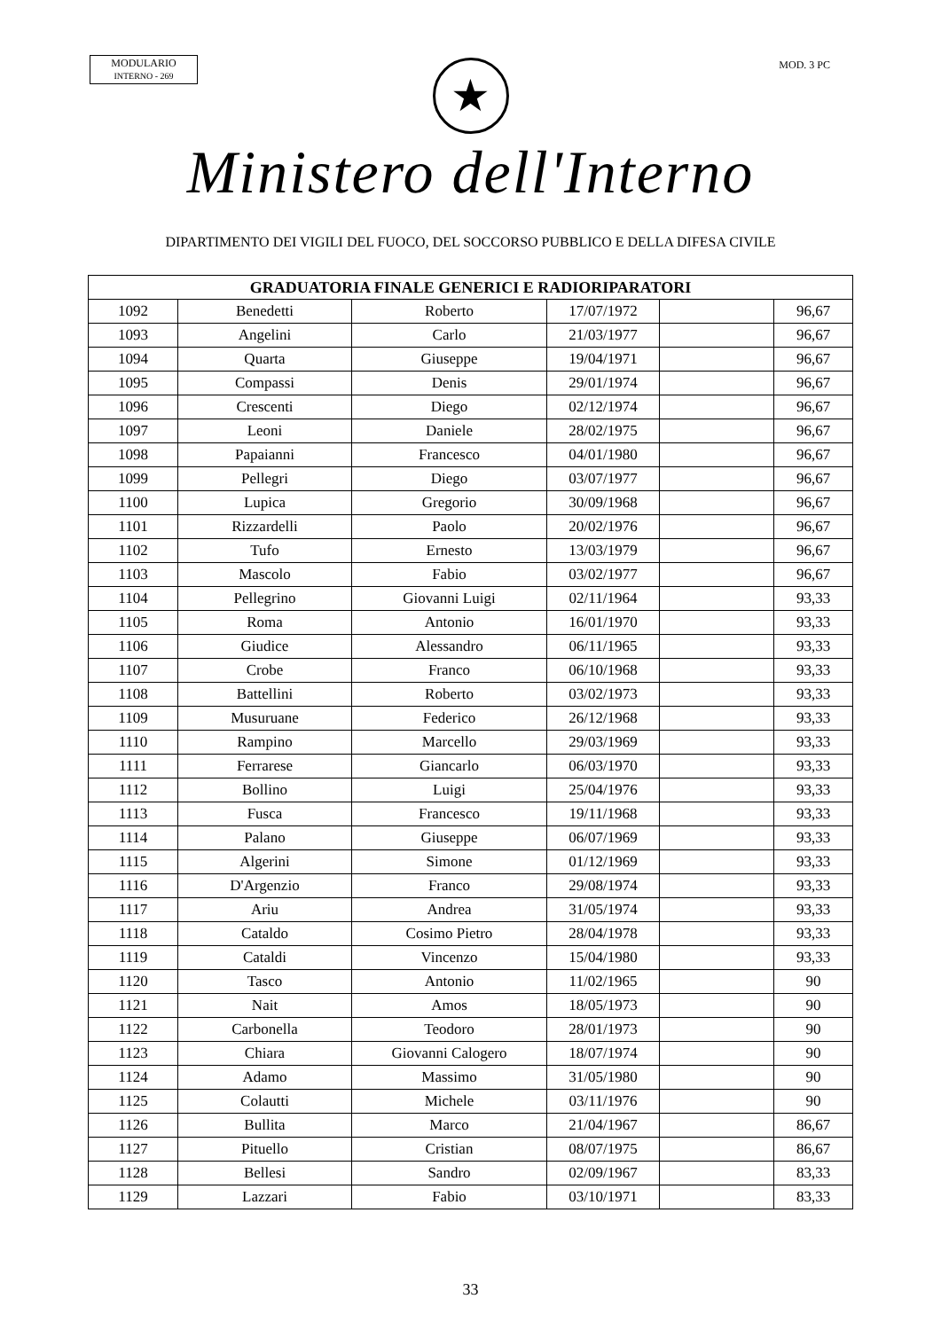MODULARIO
INTERNO - 269
MOD. 3 PC
★
Ministero dell'Interno
DIPARTIMENTO DEI VIGILI DEL FUOCO, DEL SOCCORSO PUBBLICO E DELLA DIFESA CIVILE
| GRADUATORIA FINALE GENERICI E RADIORIPARATORI | | | | | |
| --- | --- | --- | --- | --- | --- |
| 1092 | Benedetti | Roberto | 17/07/1972 | | 96,67 |
| 1093 | Angelini | Carlo | 21/03/1977 | | 96,67 |
| 1094 | Quarta | Giuseppe | 19/04/1971 | | 96,67 |
| 1095 | Compassi | Denis | 29/01/1974 | | 96,67 |
| 1096 | Crescenti | Diego | 02/12/1974 | | 96,67 |
| 1097 | Leoni | Daniele | 28/02/1975 | | 96,67 |
| 1098 | Papaianni | Francesco | 04/01/1980 | | 96,67 |
| 1099 | Pellegri | Diego | 03/07/1977 | | 96,67 |
| 1100 | Lupica | Gregorio | 30/09/1968 | | 96,67 |
| 1101 | Rizzardelli | Paolo | 20/02/1976 | | 96,67 |
| 1102 | Tufo | Ernesto | 13/03/1979 | | 96,67 |
| 1103 | Mascolo | Fabio | 03/02/1977 | | 96,67 |
| 1104 | Pellegrino | Giovanni Luigi | 02/11/1964 | | 93,33 |
| 1105 | Roma | Antonio | 16/01/1970 | | 93,33 |
| 1106 | Giudice | Alessandro | 06/11/1965 | | 93,33 |
| 1107 | Crobe | Franco | 06/10/1968 | | 93,33 |
| 1108 | Battellini | Roberto | 03/02/1973 | | 93,33 |
| 1109 | Musuruane | Federico | 26/12/1968 | | 93,33 |
| 1110 | Rampino | Marcello | 29/03/1969 | | 93,33 |
| 1111 | Ferrarese | Giancarlo | 06/03/1970 | | 93,33 |
| 1112 | Bollino | Luigi | 25/04/1976 | | 93,33 |
| 1113 | Fusca | Francesco | 19/11/1968 | | 93,33 |
| 1114 | Palano | Giuseppe | 06/07/1969 | | 93,33 |
| 1115 | Algerini | Simone | 01/12/1969 | | 93,33 |
| 1116 | D'Argenzio | Franco | 29/08/1974 | | 93,33 |
| 1117 | Ariu | Andrea | 31/05/1974 | | 93,33 |
| 1118 | Cataldo | Cosimo Pietro | 28/04/1978 | | 93,33 |
| 1119 | Cataldi | Vincenzo | 15/04/1980 | | 93,33 |
| 1120 | Tasco | Antonio | 11/02/1965 | | 90 |
| 1121 | Nait | Amos | 18/05/1973 | | 90 |
| 1122 | Carbonella | Teodoro | 28/01/1973 | | 90 |
| 1123 | Chiara | Giovanni Calogero | 18/07/1974 | | 90 |
| 1124 | Adamo | Massimo | 31/05/1980 | | 90 |
| 1125 | Colautti | Michele | 03/11/1976 | | 90 |
| 1126 | Bullita | Marco | 21/04/1967 | | 86,67 |
| 1127 | Pituello | Cristian | 08/07/1975 | | 86,67 |
| 1128 | Bellesi | Sandro | 02/09/1967 | | 83,33 |
| 1129 | Lazzari | Fabio | 03/10/1971 | | 83,33 |
33